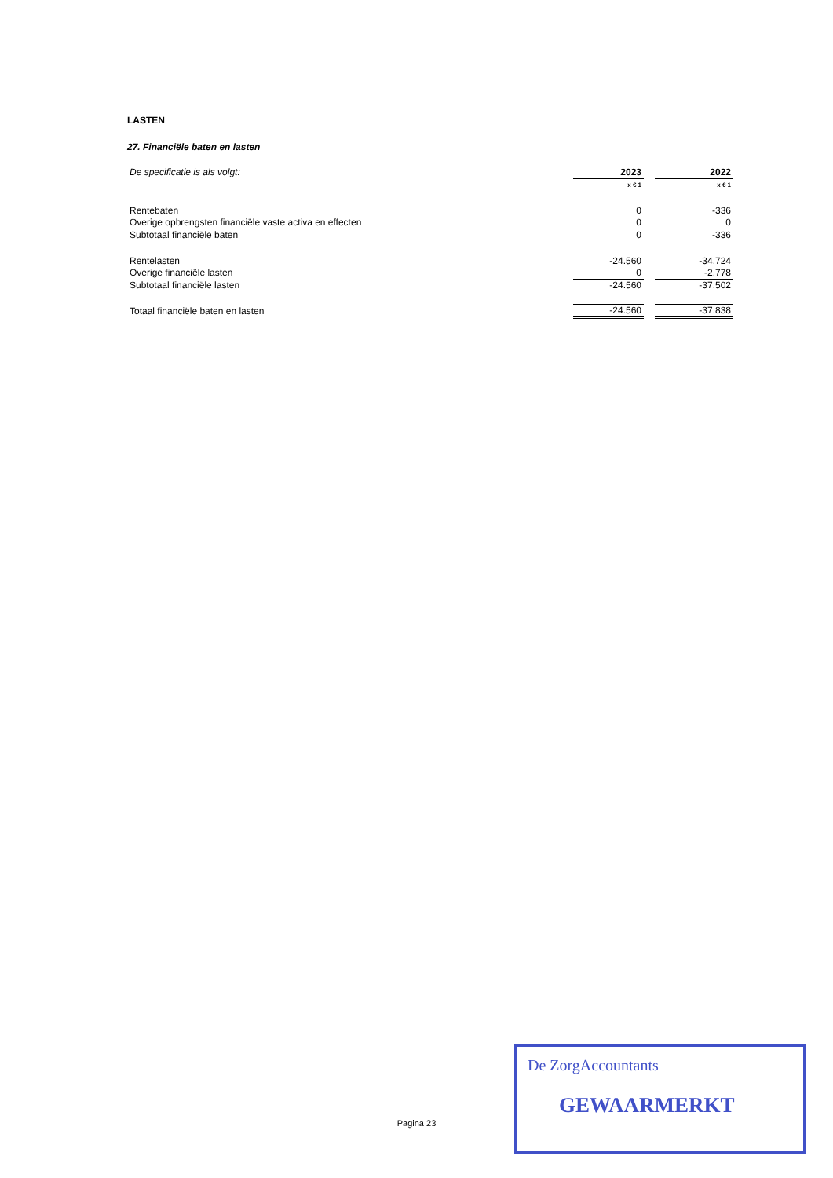LASTEN
27. Financiële baten en lasten
| De specificatie is als volgt: | 2023 | | 2022 |
| | x € 1 | | x € 1 |
| Rentebaten | 0 | | -336 |
| Overige opbrengsten financiële vaste activa en effecten | 0 | | 0 |
| Subtotaal financiële baten | 0 | | -336 |
| Rentelasten | -24.560 | | -34.724 |
| Overige financiële lasten | 0 | | -2.778 |
| Subtotaal financiële lasten | -24.560 | | -37.502 |
| Totaal financiële baten en lasten | -24.560 | | -37.838 |
Pagina 23
De ZorgAccountants
GEWAARMERKT